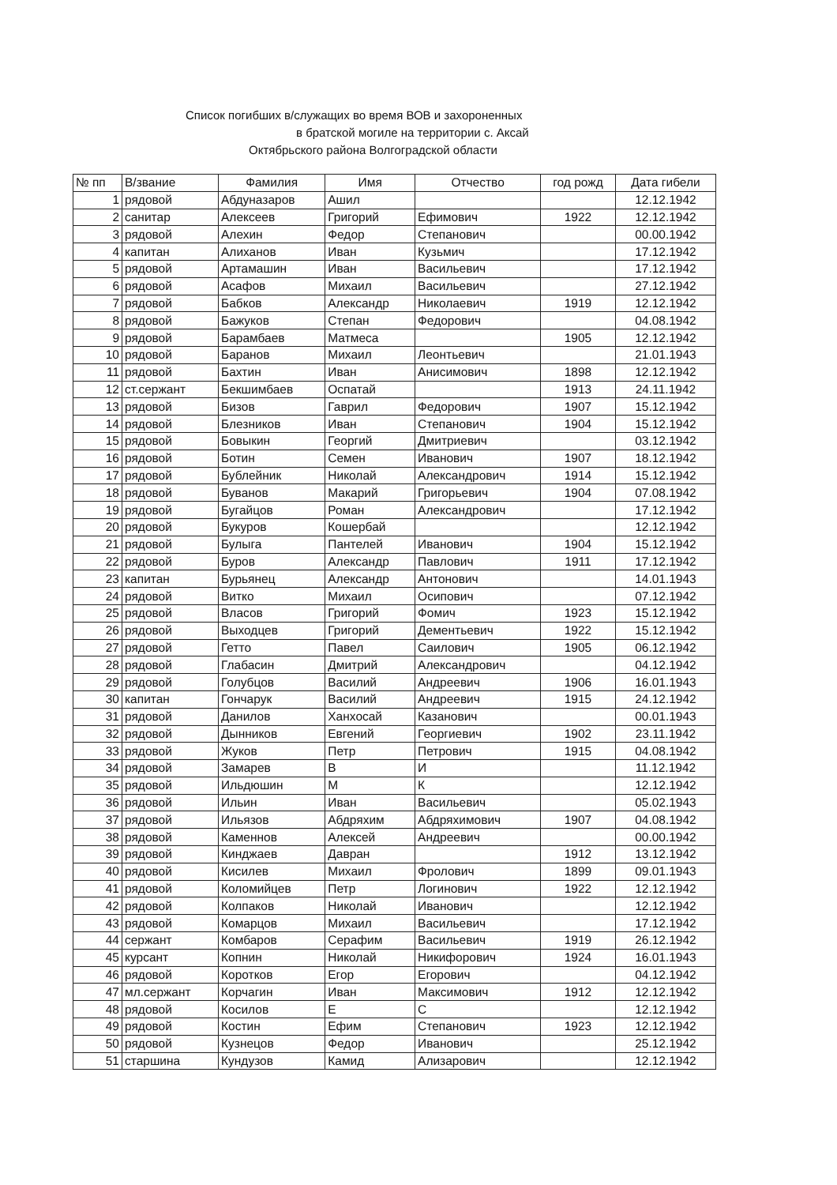Список погибших в/служащих во время ВОВ и захороненных
в братской могиле на территории с. Аксай
Октябрьского района Волгоградской области
| № пп | В/звание | Фамилия | Имя | Отчество | год рожд | Дата гибели |
| --- | --- | --- | --- | --- | --- | --- |
| 1 | рядовой | Абдуназаров | Ашил | | | 12.12.1942 |
| 2 | санитар | Алексеев | Григорий | Ефимович | 1922 | 12.12.1942 |
| 3 | рядовой | Алехин | Федор | Степанович | | 00.00.1942 |
| 4 | капитан | Алиханов | Иван | Кузьмич | | 17.12.1942 |
| 5 | рядовой | Артамашин | Иван | Васильевич | | 17.12.1942 |
| 6 | рядовой | Асафов | Михаил | Васильевич | | 27.12.1942 |
| 7 | рядовой | Бабков | Александр | Николаевич | 1919 | 12.12.1942 |
| 8 | рядовой | Бажуков | Степан | Федорович | | 04.08.1942 |
| 9 | рядовой | Барамбаев | Матмеса | | 1905 | 12.12.1942 |
| 10 | рядовой | Баранов | Михаил | Леонтьевич | | 21.01.1943 |
| 11 | рядовой | Бахтин | Иван | Анисимович | 1898 | 12.12.1942 |
| 12 | ст.сержант | Бекшимбаев | Оспатай | | 1913 | 24.11.1942 |
| 13 | рядовой | Бизов | Гаврил | Федорович | 1907 | 15.12.1942 |
| 14 | рядовой | Блезников | Иван | Степанович | 1904 | 15.12.1942 |
| 15 | рядовой | Бовыкин | Георгий | Дмитриевич | | 03.12.1942 |
| 16 | рядовой | Ботин | Семен | Иванович | 1907 | 18.12.1942 |
| 17 | рядовой | Бублейник | Николай | Александрович | 1914 | 15.12.1942 |
| 18 | рядовой | Буванов | Макарий | Григорьевич | 1904 | 07.08.1942 |
| 19 | рядовой | Бугайцов | Роман | Александрович | | 17.12.1942 |
| 20 | рядовой | Букуров | Кошербай | | | 12.12.1942 |
| 21 | рядовой | Булыга | Пантелей | Иванович | 1904 | 15.12.1942 |
| 22 | рядовой | Буров | Александр | Павлович | 1911 | 17.12.1942 |
| 23 | капитан | Бурьянец | Александр | Антонович | | 14.01.1943 |
| 24 | рядовой | Витко | Михаил | Осипович | | 07.12.1942 |
| 25 | рядовой | Власов | Григорий | Фомич | 1923 | 15.12.1942 |
| 26 | рядовой | Выходцев | Григорий | Дементьевич | 1922 | 15.12.1942 |
| 27 | рядовой | Гетто | Павел | Саилович | 1905 | 06.12.1942 |
| 28 | рядовой | Глабасин | Дмитрий | Александрович | | 04.12.1942 |
| 29 | рядовой | Голубцов | Василий | Андреевич | 1906 | 16.01.1943 |
| 30 | капитан | Гончарук | Василий | Андреевич | 1915 | 24.12.1942 |
| 31 | рядовой | Данилов | Ханхосай | Казанович | | 00.01.1943 |
| 32 | рядовой | Дынников | Евгений | Георгиевич | 1902 | 23.11.1942 |
| 33 | рядовой | Жуков | Петр | Петрович | 1915 | 04.08.1942 |
| 34 | рядовой | Замарев | В | И | | 11.12.1942 |
| 35 | рядовой | Ильдюшин | М | К | | 12.12.1942 |
| 36 | рядовой | Ильин | Иван | Васильевич | | 05.02.1943 |
| 37 | рядовой | Ильязов | Абдряхим | Абдряхимович | 1907 | 04.08.1942 |
| 38 | рядовой | Каменнов | Алексей | Андреевич | | 00.00.1942 |
| 39 | рядовой | Кинджаев | Давран | | 1912 | 13.12.1942 |
| 40 | рядовой | Кисилев | Михаил | Фролович | 1899 | 09.01.1943 |
| 41 | рядовой | Коломийцев | Петр | Логинович | 1922 | 12.12.1942 |
| 42 | рядовой | Колпаков | Николай | Иванович | | 12.12.1942 |
| 43 | рядовой | Комарцов | Михаил | Васильевич | | 17.12.1942 |
| 44 | сержант | Комбаров | Серафим | Васильевич | 1919 | 26.12.1942 |
| 45 | курсант | Копнин | Николай | Никифорович | 1924 | 16.01.1943 |
| 46 | рядовой | Коротков | Егор | Егорович | | 04.12.1942 |
| 47 | мл.сержант | Корчагин | Иван | Максимович | 1912 | 12.12.1942 |
| 48 | рядовой | Косилов | Е | С | | 12.12.1942 |
| 49 | рядовой | Костин | Ефим | Степанович | 1923 | 12.12.1942 |
| 50 | рядовой | Кузнецов | Федор | Иванович | | 25.12.1942 |
| 51 | старшина | Кундузов | Камид | Ализарович | | 12.12.1942 |